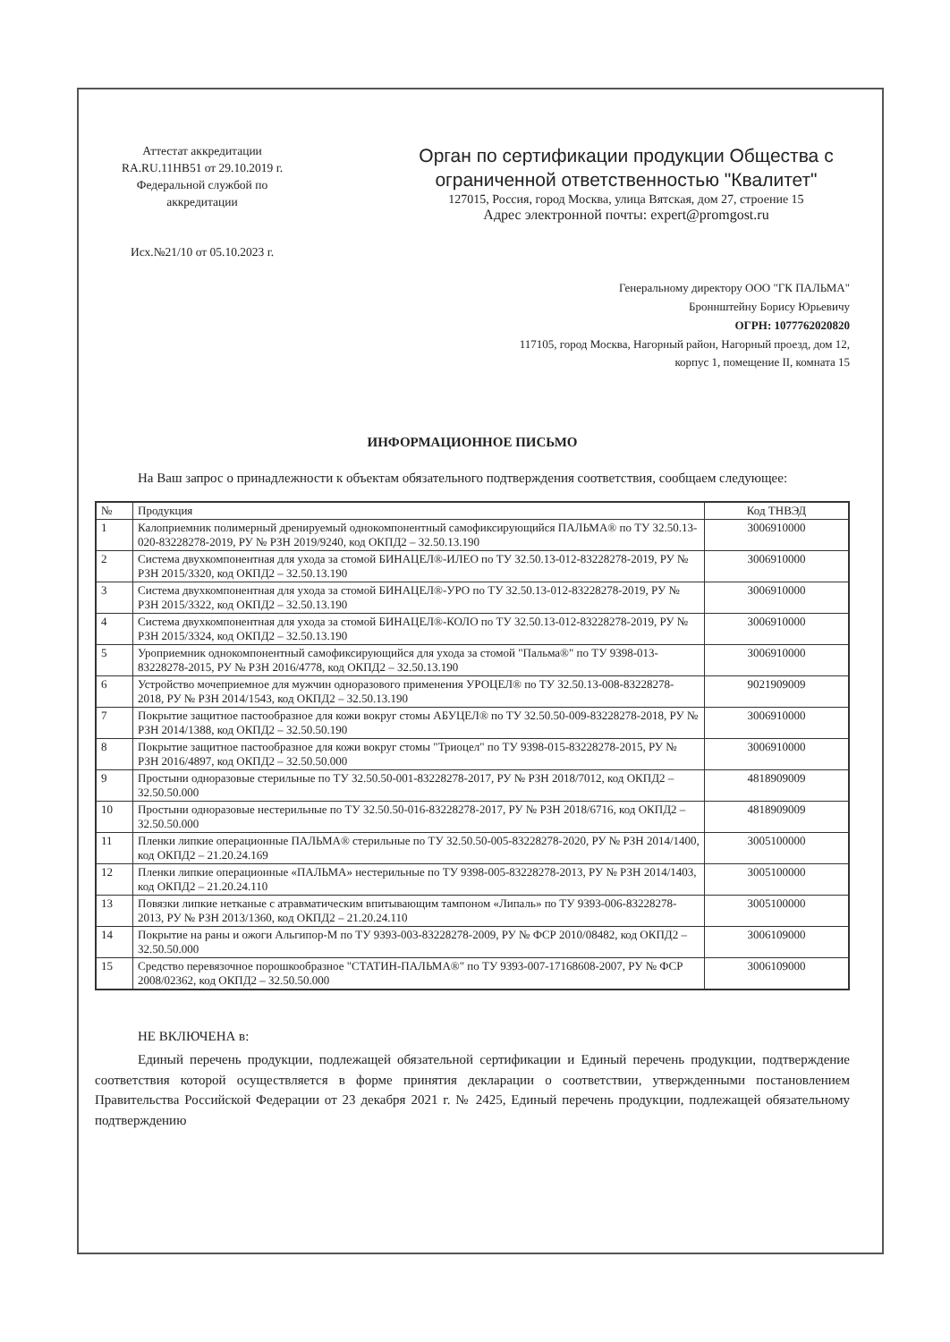Аттестат аккредитации
RA.RU.11HB51 от 29.10.2019 г.
Федеральной службой по
аккредитации
Исх.№21/10 от 05.10.2023 г.
Орган по сертификации продукции Общества с ограниченной ответственностью "Квалитет"
127015, Россия, город Москва, улица Вятская, дом 27, строение 15
Адрес электронной почты: expert@promgost.ru
Генеральному директору ООО "ГК ПАЛЬМА"
Броннштейну Борису Юрьевичу
ОГРН: 1077762020820
117105, город Москва, Нагорный район, Нагорный проезд, дом 12,
корпус 1, помещение II, комната 15
ИНФОРМАЦИОННОЕ ПИСЬМО
На Ваш запрос о принадлежности к объектам обязательного подтверждения соответствия, сообщаем следующее:
| № | Продукция | Код ТНВЭД |
| --- | --- | --- |
| 1 | Калоприемник полимерный дренируемый однокомпонентный самофиксирующийся ПАЛЬМА® по ТУ 32.50.13-020-83228278-2019, РУ № РЗН 2019/9240, код ОКПД2 – 32.50.13.190 | 3006910000 |
| 2 | Система двухкомпонентная для ухода за стомой БИНАЦЕЛ®-ИЛЕО по ТУ 32.50.13-012-83228278-2019, РУ № РЗН 2015/3320, код ОКПД2 – 32.50.13.190 | 3006910000 |
| 3 | Система двухкомпонентная для ухода за стомой БИНАЦЕЛ®-УРО по ТУ 32.50.13-012-83228278-2019, РУ № РЗН 2015/3322, код ОКПД2 – 32.50.13.190 | 3006910000 |
| 4 | Система двухкомпонентная для ухода за стомой БИНАЦЕЛ®-КОЛО по ТУ 32.50.13-012-83228278-2019, РУ № РЗН 2015/3324, код ОКПД2 – 32.50.13.190 | 3006910000 |
| 5 | Уроприемник однокомпонентный самофиксирующийся для ухода за стомой "Пальма®" по ТУ 9398-013-83228278-2015, РУ № РЗН 2016/4778, код ОКПД2 – 32.50.13.190 | 3006910000 |
| 6 | Устройство мочеприемное для мужчин одноразового применения УРОЦЕЛ® по ТУ 32.50.13-008-83228278-2018, РУ № РЗН 2014/1543, код ОКПД2 – 32.50.13.190 | 9021909009 |
| 7 | Покрытие защитное пастообразное для кожи вокруг стомы АБУЦЕЛ® по ТУ 32.50.50-009-83228278-2018, РУ № РЗН 2014/1388, код ОКПД2 – 32.50.50.190 | 3006910000 |
| 8 | Покрытие защитное пастообразное для кожи вокруг стомы "Триоцел" по ТУ 9398-015-83228278-2015, РУ № РЗН 2016/4897, код ОКПД2 – 32.50.50.000 | 3006910000 |
| 9 | Простыни одноразовые стерильные по ТУ 32.50.50-001-83228278-2017, РУ № РЗН 2018/7012, код ОКПД2 – 32.50.50.000 | 4818909009 |
| 10 | Простыни одноразовые нестерильные по ТУ 32.50.50-016-83228278-2017, РУ № РЗН 2018/6716, код ОКПД2 – 32.50.50.000 | 4818909009 |
| 11 | Пленки липкие операционные ПАЛЬМА® стерильные по ТУ 32.50.50-005-83228278-2020, РУ № РЗН 2014/1400, код ОКПД2 – 21.20.24.169 | 3005100000 |
| 12 | Пленки липкие операционные «ПАЛЬМА» нестерильные по ТУ 9398-005-83228278-2013, РУ № РЗН 2014/1403, код ОКПД2 – 21.20.24.110 | 3005100000 |
| 13 | Повязки липкие нетканые с атравматическим впитывающим тампоном «Липаль» по ТУ 9393-006-83228278-2013, РУ № РЗН 2013/1360, код ОКПД2 – 21.20.24.110 | 3005100000 |
| 14 | Покрытие на раны и ожоги Альгипор-М по ТУ 9393-003-83228278-2009, РУ № ФСР 2010/08482, код ОКПД2 – 32.50.50.000 | 3006109000 |
| 15 | Средство перевязочное порошкообразное "СТАТИН-ПАЛЬМА®" по ТУ 9393-007-17168608-2007, РУ № ФСР 2008/02362, код ОКПД2 – 32.50.50.000 | 3006109000 |
НЕ ВКЛЮЧЕНА в:
Единый перечень продукции, подлежащей обязательной сертификации и Единый перечень продукции, подтверждение соответствия которой осуществляется в форме принятия декларации о соответствии, утвержденными постановлением Правительства Российской Федерации от 23 декабря 2021 г. № 2425, Единый перечень продукции, подлежащей обязательному подтверждению